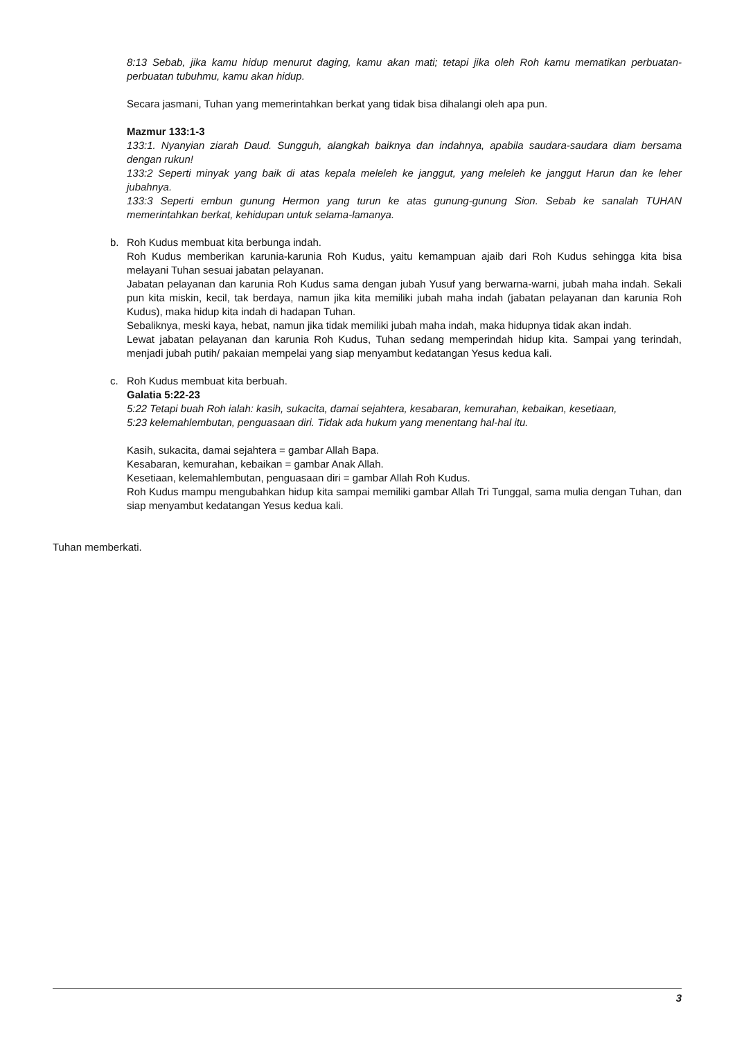8:13 Sebab, jika kamu hidup menurut daging, kamu akan mati; tetapi jika oleh Roh kamu mematikan perbuatan-perbuatan tubuhmu, kamu akan hidup.
Secara jasmani, Tuhan yang memerintahkan berkat yang tidak bisa dihalangi oleh apa pun.
Mazmur 133:1-3
133:1. Nyanyian ziarah Daud. Sungguh, alangkah baiknya dan indahnya, apabila saudara-saudara diam bersama dengan rukun!
133:2 Seperti minyak yang baik di atas kepala meleleh ke janggut, yang meleleh ke janggut Harun dan ke leher jubahnya.
133:3 Seperti embun gunung Hermon yang turun ke atas gunung-gunung Sion. Sebab ke sanalah TUHAN memerintahkan berkat, kehidupan untuk selama-lamanya.
b. Roh Kudus membuat kita berbunga indah.
Roh Kudus memberikan karunia-karunia Roh Kudus, yaitu kemampuan ajaib dari Roh Kudus sehingga kita bisa melayani Tuhan sesuai jabatan pelayanan.
Jabatan pelayanan dan karunia Roh Kudus sama dengan jubah Yusuf yang berwarna-warni, jubah maha indah. Sekali pun kita miskin, kecil, tak berdaya, namun jika kita memiliki jubah maha indah (jabatan pelayanan dan karunia Roh Kudus), maka hidup kita indah di hadapan Tuhan.
Sebaliknya, meski kaya, hebat, namun jika tidak memiliki jubah maha indah, maka hidupnya tidak akan indah.
Lewat jabatan pelayanan dan karunia Roh Kudus, Tuhan sedang memperindah hidup kita. Sampai yang terindah, menjadi jubah putih/ pakaian mempelai yang siap menyambut kedatangan Yesus kedua kali.
c. Roh Kudus membuat kita berbuah.
Galatia 5:22-23
5:22 Tetapi buah Roh ialah: kasih, sukacita, damai sejahtera, kesabaran, kemurahan, kebaikan, kesetiaan,
5:23 kelemahlembutan, penguasaan diri. Tidak ada hukum yang menentang hal-hal itu.
Kasih, sukacita, damai sejahtera = gambar Allah Bapa.
Kesabaran, kemurahan, kebaikan = gambar Anak Allah.
Kesetiaan, kelemahlembutan, penguasaan diri = gambar Allah Roh Kudus.
Roh Kudus mampu mengubahkan hidup kita sampai memiliki gambar Allah Tri Tunggal, sama mulia dengan Tuhan, dan siap menyambut kedatangan Yesus kedua kali.
Tuhan memberkati.
3